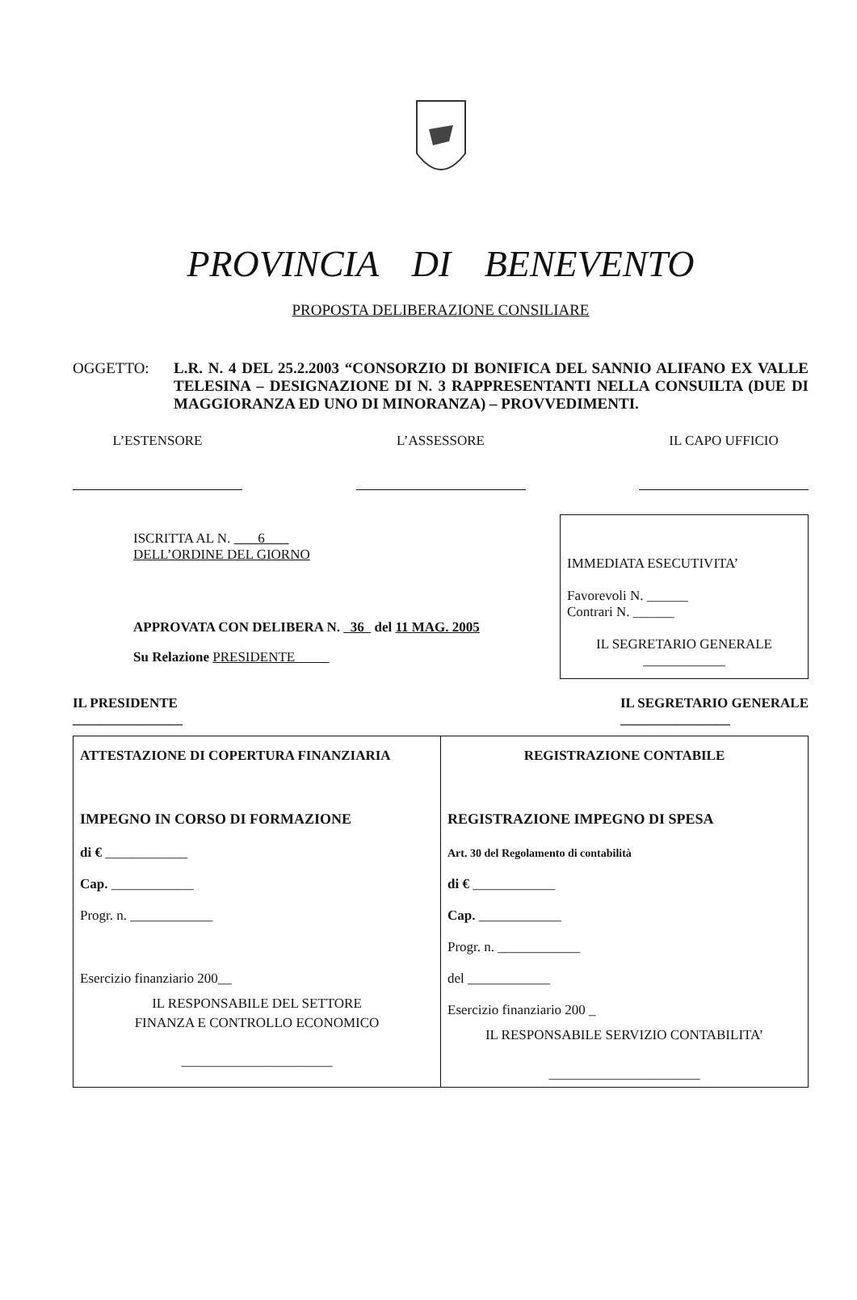PROVINCIA DI BENEVENTO
PROPOSTA DELIBERAZIONE CONSILIARE
OGGETTO: L.R. N. 4 DEL 25.2.2003 “CONSORZIO DI BONIFICA DEL SANNIO ALIFANO EX VALLE TELESINA – DESIGNAZIONE DI N. 3 RAPPRESENTANTI NELLA CONSUILTA (DUE DI MAGGIORANZA ED UNO DI MINORANZA) – PROVVEDIMENTI.
L’ESTENSORE L’ASSESSORE IL CAPO UFFICIO
ISCRITTA AL N. 6
DELL’ORDINE DEL GIORNO
APPROVATA CON DELIBERA N. 36 del 11 MAG. 2005
Su Relazione PRESIDENTE
IMMEDIATA ESECUTIVITA’
Favorevoli N. ______
Contrari N. ______
IL SEGRETARIO GENERALE
____________
IL PRESIDENTE
________________
IL SEGRETARIO GENERALE
________________
| ATTESTAZIONE DI COPERTURA FINANZIARIA IMPEGNO IN CORSO DI FORMAZIONE di € ____________ Cap. ____________ Progr. n. ____________ Esercizio finanziario 200__ IL RESPONSABILE DEL SETTORE FINANZA E CONTROLLO ECONOMICO ______________________ | REGISTRAZIONE CONTABILE REGISTRAZIONE IMPEGNO DI SPESA Art. 30 del Regolamento di contabilità di € ____________ Cap. ____________ Progr. n. ____________ del ____________ Esercizio finanziario 200 _ IL RESPONSABILE SERVIZIO CONTABILITA’ ______________________ |